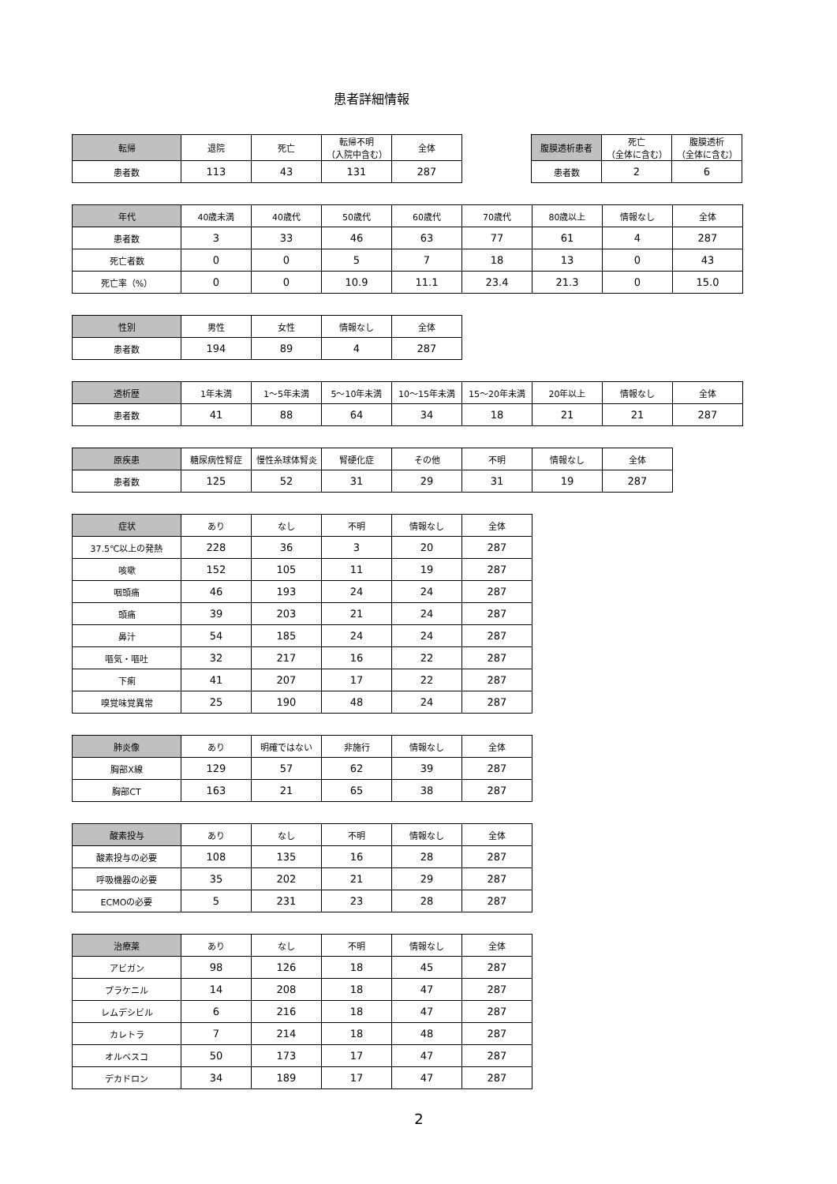患者詳細情報
| 転帰 | 退院 | 死亡 | 転帰不明 （入院中含む） | 全体 |
| 患者数 | 113 | 43 | 131 | 287 |
| 腹膜透析患者 | 死亡 （全体に含む） | 腹膜透析 （全体に含む） |
| 患者数 | 2 | 6 |
| 年代 | 40歳未満 | 40歳代 | 50歳代 | 60歳代 | 70歳代 | 80歳以上 | 情報なし | 全体 |
| 患者数 | 3 | 33 | 46 | 63 | 77 | 61 | 4 | 287 |
| 死亡者数 | 0 | 0 | 5 | 7 | 18 | 13 | 0 | 43 |
| 死亡率（%） | 0 | 0 | 10.9 | 11.1 | 23.4 | 21.3 | 0 | 15.0 |
| 性別 | 男性 | 女性 | 情報なし | 全体 |
| 患者数 | 194 | 89 | 4 | 287 |
| 透析歴 | 1年未満 | 1～5年未満 | 5～10年未満 | 10～15年未満 | 15～20年未満 | 20年以上 | 情報なし | 全体 |
| 患者数 | 41 | 88 | 64 | 34 | 18 | 21 | 21 | 287 |
| 原疾患 | 糖尿病性腎症 | 慢性糸球体腎炎 | 腎硬化症 | その他 | 不明 | 情報なし | 全体 |
| 患者数 | 125 | 52 | 31 | 29 | 31 | 19 | 287 |
| 症状 | あり | なし | 不明 | 情報なし | 全体 |
| 37.5℃以上の発熱 | 228 | 36 | 3 | 20 | 287 |
| 咳嗽 | 152 | 105 | 11 | 19 | 287 |
| 咽頭痛 | 46 | 193 | 24 | 24 | 287 |
| 頭痛 | 39 | 203 | 21 | 24 | 287 |
| 鼻汁 | 54 | 185 | 24 | 24 | 287 |
| 嘔気・嘔吐 | 32 | 217 | 16 | 22 | 287 |
| 下痢 | 41 | 207 | 17 | 22 | 287 |
| 嗅覚味覚異常 | 25 | 190 | 48 | 24 | 287 |
| 肺炎像 | あり | 明確ではない | 非施行 | 情報なし | 全体 |
| 胸部X線 | 129 | 57 | 62 | 39 | 287 |
| 胸部CT | 163 | 21 | 65 | 38 | 287 |
| 酸素投与 | あり | なし | 不明 | 情報なし | 全体 |
| 酸素投与の必要 | 108 | 135 | 16 | 28 | 287 |
| 呼吸機器の必要 | 35 | 202 | 21 | 29 | 287 |
| ECMOの必要 | 5 | 231 | 23 | 28 | 287 |
| 治療薬 | あり | なし | 不明 | 情報なし | 全体 |
| アビガン | 98 | 126 | 18 | 45 | 287 |
| プラケニル | 14 | 208 | 18 | 47 | 287 |
| レムデシビル | 6 | 216 | 18 | 47 | 287 |
| カレトラ | 7 | 214 | 18 | 48 | 287 |
| オルベスコ | 50 | 173 | 17 | 47 | 287 |
| デカドロン | 34 | 189 | 17 | 47 | 287 |
2